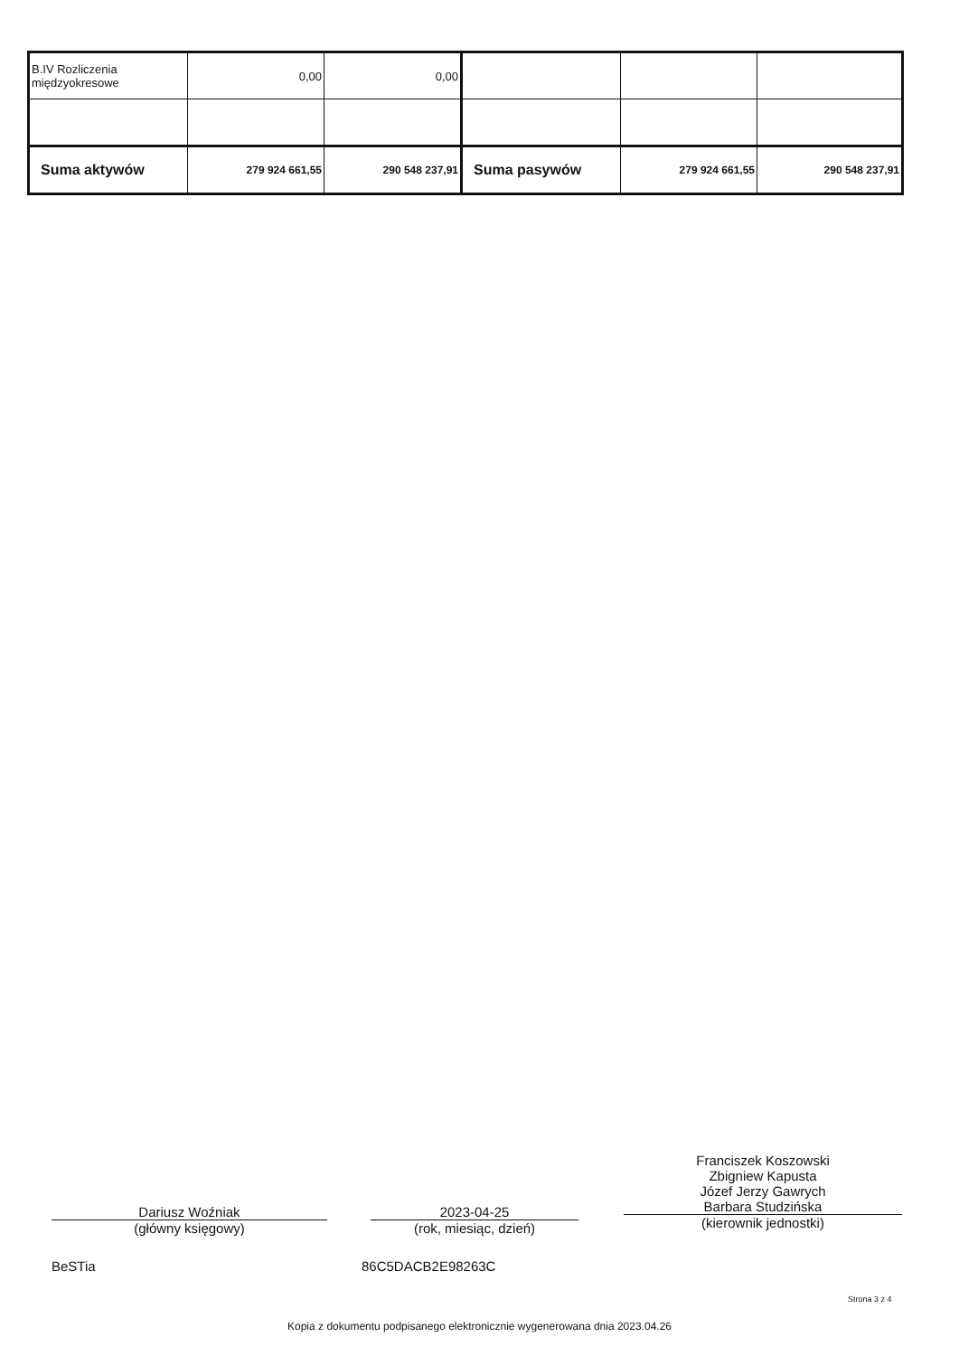| B.IV Rozliczenia międzyokresowe | 0,00 | 0,00 | | | |
| Suma aktywów | 279 924 661,55 | 290 548 237,91 | Suma pasywów | 279 924 661,55 | 290 548 237,91 |
Dariusz Woźniak
(główny księgowy)
2023-04-25
(rok, miesiąc, dzień)
Franciszek Koszowski
Zbigniew Kapusta
Józef Jerzy Gawrych
Barbara Studzińska
(kierownik jednostki)
BeSTia 86C5DACB2E98263C
Strona 3 z 4
Kopia z dokumentu podpisanego elektronicznie wygenerowana dnia 2023.04.26